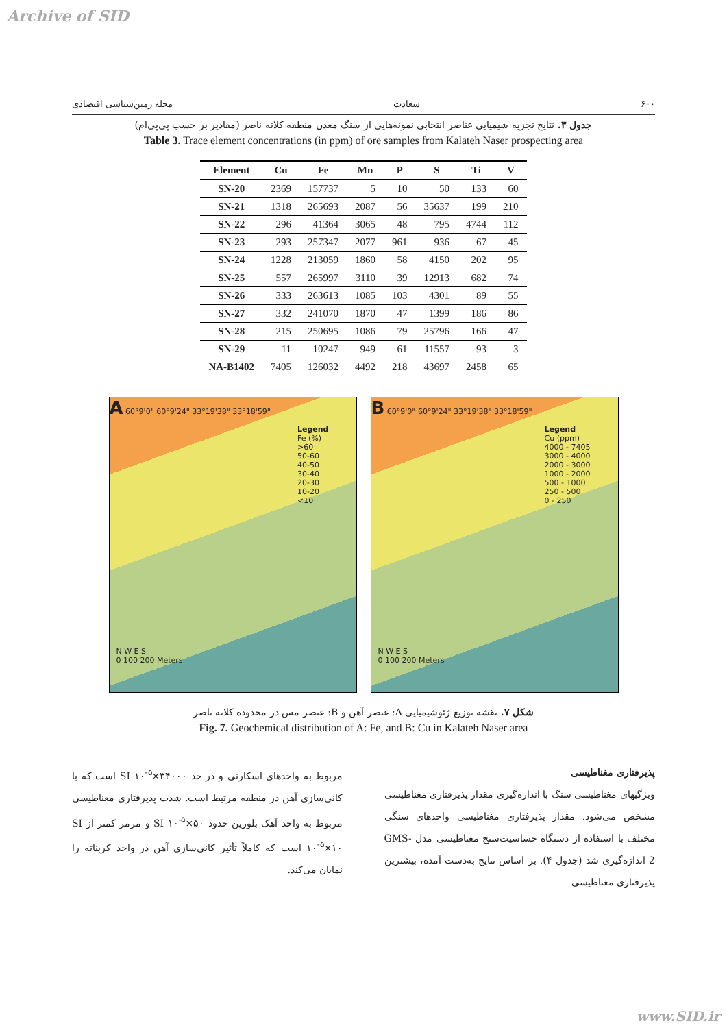Archive of SID
۶۰۰ سعادت مجله زمین‌شناسی اقتصادی
جدول ۳. نتایج تجزیه شیمیایی عناصر انتخابی نمونه‌هایی از سنگ معدن منطقه کلاته ناصر (مقادیر بر حسب پی‌پی‌ام)
Table 3. Trace element concentrations (in ppm) of ore samples from Kalateh Naser prospecting area
| Element | Cu | Fe | Mn | P | S | Ti | V |
| --- | --- | --- | --- | --- | --- | --- | --- |
| SN-20 | 2369 | 157737 | 5 | 10 | 50 | 133 | 60 |
| SN-21 | 1318 | 265693 | 2087 | 56 | 35637 | 199 | 210 |
| SN-22 | 296 | 41364 | 3065 | 48 | 795 | 4744 | 112 |
| SN-23 | 293 | 257347 | 2077 | 961 | 936 | 67 | 45 |
| SN-24 | 1228 | 213059 | 1860 | 58 | 4150 | 202 | 95 |
| SN-25 | 557 | 265997 | 3110 | 39 | 12913 | 682 | 74 |
| SN-26 | 333 | 263613 | 1085 | 103 | 4301 | 89 | 55 |
| SN-27 | 332 | 241070 | 1870 | 47 | 1399 | 186 | 86 |
| SN-28 | 215 | 250695 | 1086 | 79 | 25796 | 166 | 47 |
| SN-29 | 11 | 10247 | 949 | 61 | 11557 | 93 | 3 |
| NA-B1402 | 7405 | 126032 | 4492 | 218 | 43697 | 2458 | 65 |
A 60°9'0" 60°9'24" 33°19'38" 33°18'59"
Legend
Fe (%)
>60
50-60
40-50
30-40
20-30
10-20
<10
N W E S
0 100 200 Meters
B 60°9'0" 60°9'24" 33°19'38" 33°18'59"
Legend
Cu (ppm)
4000 - 7405
3000 - 4000
2000 - 3000
1000 - 2000
500 - 1000
250 - 500
0 - 250
N W E S
0 100 200 Meters
شکل ۷. نقشه توزیع ژئوشیمیایی A: عنصر آهن و B: عنصر مس در محدوده کلاته ناصر
Fig. 7. Geochemical distribution of A: Fe, and B: Cu in Kalateh Naser area
پذیرفتاری مغناطیسی
ویژگیهای مغناطیسی سنگ با اندازه‌گیری مقدار پذیرفتاری مغناطیسی مشخص می‌شود. مقدار پذیرفتاری مغناطیسی واحدهای سنگی مختلف با استفاده از دستگاه حساسیت‌سنج مغناطیسی مدل GMS-2 اندازه‌گیری شد (جدول ۴). بر اساس نتایج به‌دست آمده، بیشترین پذیرفتاری مغناطیسی
مربوط به واحدهای اسکارنی و در حد SI ۱۰<sup>-۵</sup>×۳۴۰۰۰ است که با کانی‌سازی آهن در منطقه مرتبط است. شدت پذیرفتاری مغناطیسی مربوط به واحد آهک بلورین حدود SI ۱۰<sup>-۵</sup>×۵۰ و مرمر کمتر از SI ۱۰<sup>-۵</sup>×۱۰ است که کاملاً تأثیر کانی‌سازی آهن در واحد کربناته را نمایان می‌کند.
www.SID.ir